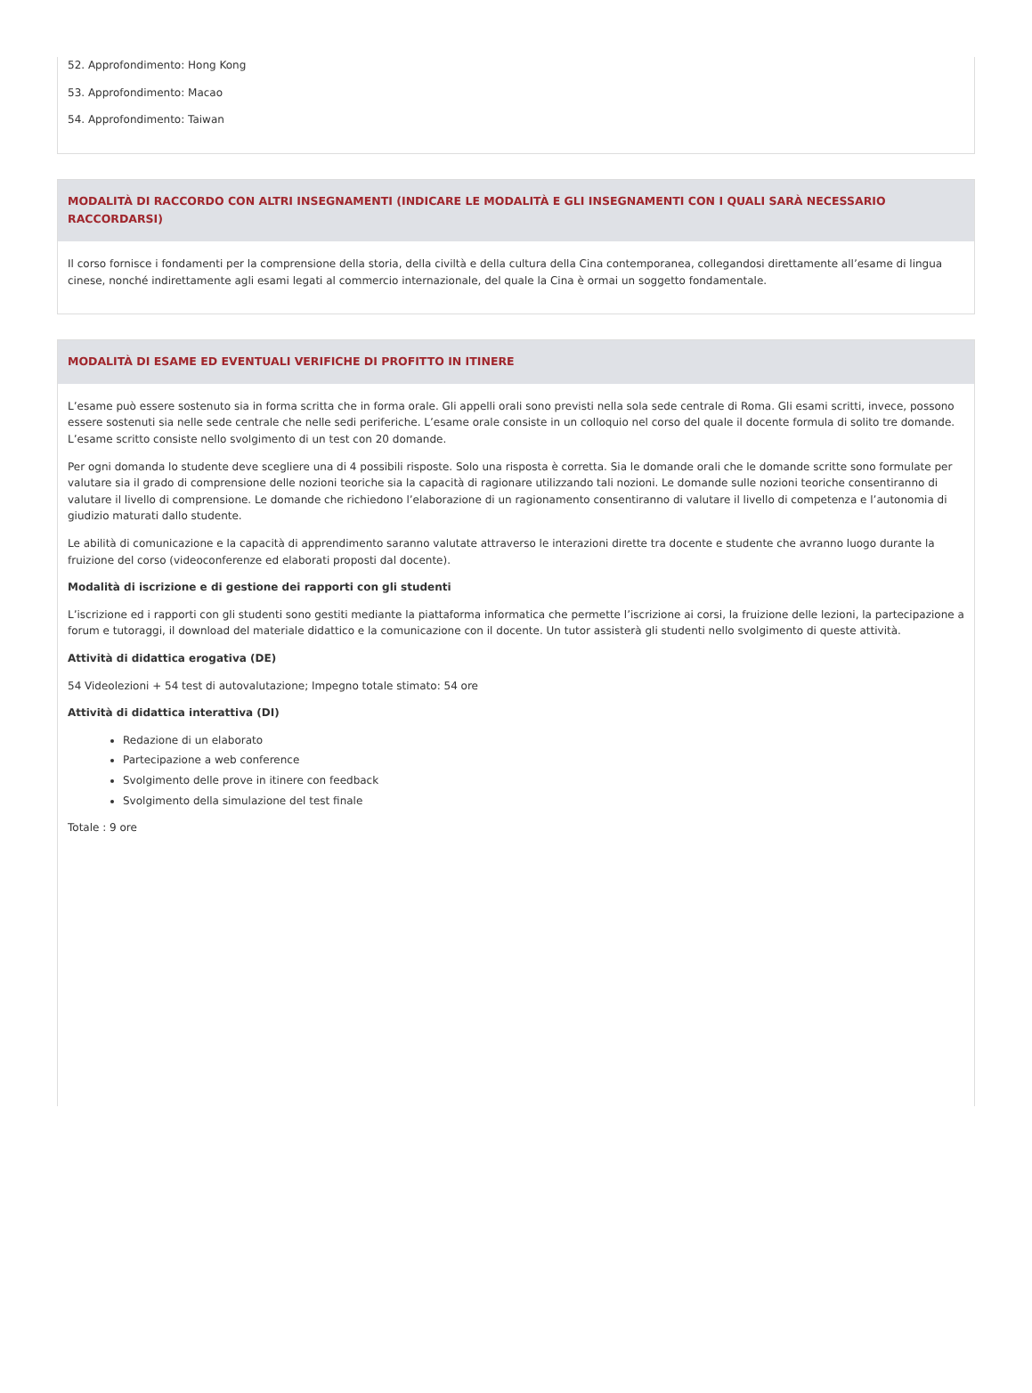52. Approfondimento: Hong Kong
53. Approfondimento: Macao
54. Approfondimento: Taiwan
MODALITÀ DI RACCORDO CON ALTRI INSEGNAMENTI (INDICARE LE MODALITÀ E GLI INSEGNAMENTI CON I QUALI SARÀ NECESSARIO RACCORDARSI)
Il corso fornisce i fondamenti per la comprensione della storia, della civiltà e della cultura della Cina contemporanea, collegandosi direttamente all’esame di lingua cinese, nonché indirettamente agli esami legati al commercio internazionale, del quale la Cina è ormai un soggetto fondamentale.
MODALITÀ DI ESAME ED EVENTUALI VERIFICHE DI PROFITTO IN ITINERE
L’esame può essere sostenuto sia in forma scritta che in forma orale. Gli appelli orali sono previsti nella sola sede centrale di Roma. Gli esami scritti, invece, possono essere sostenuti sia nelle sede centrale che nelle sedi periferiche. L’esame orale consiste in un colloquio nel corso del quale il docente formula di solito tre domande. L’esame scritto consiste nello svolgimento di un test con 20 domande.
Per ogni domanda lo studente deve scegliere una di 4 possibili risposte. Solo una risposta è corretta. Sia le domande orali che le domande scritte sono formulate per valutare sia il grado di comprensione delle nozioni teoriche sia la capacità di ragionare utilizzando tali nozioni. Le domande sulle nozioni teoriche consentiranno di valutare il livello di comprensione. Le domande che richiedono l’elaborazione di un ragionamento consentiranno di valutare il livello di competenza e l’autonomia di giudizio maturati dallo studente.
Le abilità di comunicazione e la capacità di apprendimento saranno valutate attraverso le interazioni dirette tra docente e studente che avranno luogo durante la fruizione del corso (videoconferenze ed elaborati proposti dal docente).
Modalità di iscrizione e di gestione dei rapporti con gli studenti
L’iscrizione ed i rapporti con gli studenti sono gestiti mediante la piattaforma informatica che permette l’iscrizione ai corsi, la fruizione delle lezioni, la partecipazione a forum e tutoraggi, il download del materiale didattico e la comunicazione con il docente. Un tutor assisterà gli studenti nello svolgimento di queste attività.
Attività di didattica erogativa (DE)
54 Videolezioni + 54 test di autovalutazione; Impegno totale stimato: 54 ore
Attività di didattica interattiva (DI)
Redazione di un elaborato
Partecipazione a web conference
Svolgimento delle prove in itinere con feedback
Svolgimento della simulazione del test finale
Totale : 9 ore